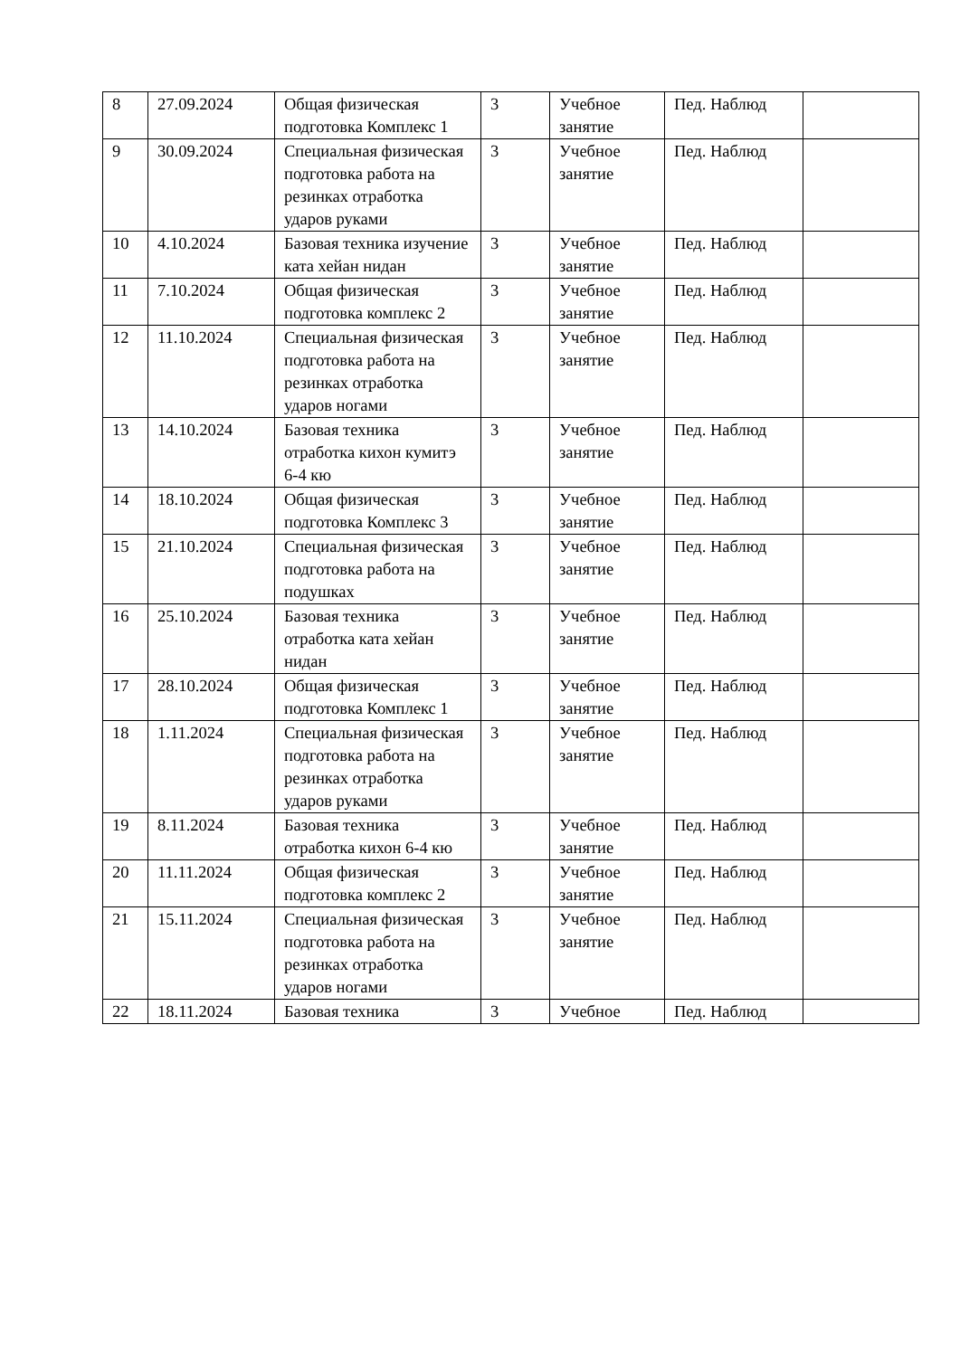| 8 | 27.09.2024 | Общая физическая подготовка Комплекс 1 | 3 | Учебное занятие | Пед. Наблюд | |
| 9 | 30.09.2024 | Специальная физическая подготовка работа на резинках отработка ударов руками | 3 | Учебное занятие | Пед. Наблюд | |
| 10 | 4.10.2024 | Базовая техника изучение ката хейан нидан | 3 | Учебное занятие | Пед. Наблюд | |
| 11 | 7.10.2024 | Общая физическая подготовка комплекс 2 | 3 | Учебное занятие | Пед. Наблюд | |
| 12 | 11.10.2024 | Специальная физическая подготовка работа на резинках отработка ударов ногами | 3 | Учебное занятие | Пед. Наблюд | |
| 13 | 14.10.2024 | Базовая техника отработка кихон кумитэ 6-4 кю | 3 | Учебное занятие | Пед. Наблюд | |
| 14 | 18.10.2024 | Общая физическая подготовка Комплекс 3 | 3 | Учебное занятие | Пед. Наблюд | |
| 15 | 21.10.2024 | Специальная физическая подготовка работа на подушках | 3 | Учебное занятие | Пед. Наблюд | |
| 16 | 25.10.2024 | Базовая техника отработка ката хейан нидан | 3 | Учебное занятие | Пед. Наблюд | |
| 17 | 28.10.2024 | Общая физическая подготовка Комплекс 1 | 3 | Учебное занятие | Пед. Наблюд | |
| 18 | 1.11.2024 | Специальная физическая подготовка работа на резинках отработка ударов руками | 3 | Учебное занятие | Пед. Наблюд | |
| 19 | 8.11.2024 | Базовая техника отработка кихон 6-4 кю | 3 | Учебное занятие | Пед. Наблюд | |
| 20 | 11.11.2024 | Общая физическая подготовка комплекс 2 | 3 | Учебное занятие | Пед. Наблюд | |
| 21 | 15.11.2024 | Специальная физическая подготовка работа на резинках отработка ударов ногами | 3 | Учебное занятие | Пед. Наблюд | |
| 22 | 18.11.2024 | Базовая техника | 3 | Учебное | Пед. Наблюд | |